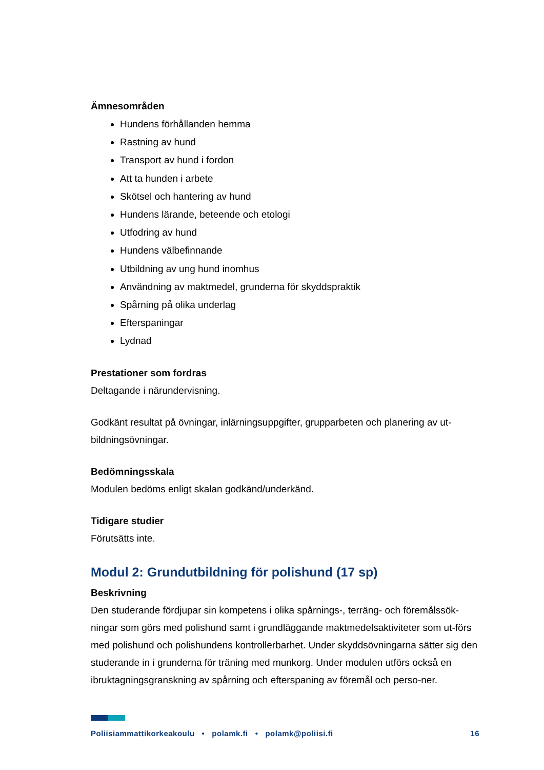Ämnesområden
Hundens förhållanden hemma
Rastning av hund
Transport av hund i fordon
Att ta hunden i arbete
Skötsel och hantering av hund
Hundens lärande, beteende och etologi
Utfodring av hund
Hundens välbefinnande
Utbildning av ung hund inomhus
Användning av maktmedel, grunderna för skyddspraktik
Spårning på olika underlag
Efterspaningar
Lydnad
Prestationer som fordras
Deltagande i närundervisning.
Godkänt resultat på övningar, inlärningsuppgifter, grupparbeten och planering av ut-bildningsövningar.
Bedömningsskala
Modulen bedöms enligt skalan godkänd/underkänd.
Tidigare studier
Förutsätts inte.
Modul 2: Grundutbildning för polishund (17 sp)
Beskrivning
Den studerande fördjupar sin kompetens i olika spårnings-, terräng- och föremålssök-ningar som görs med polishund samt i grundläggande maktmedelsaktiviteter som ut-förs med polishund och polishundens kontrollerbarhet. Under skyddsövningarna sätter sig den studerande in i grunderna för träning med munkorg. Under modulen utförs också en ibruktagningsgranskning av spårning och efterspaning av föremål och perso-ner.
Poliisiammattikorkeakoulu • polamk.fi • polamk@poliisi.fi 16